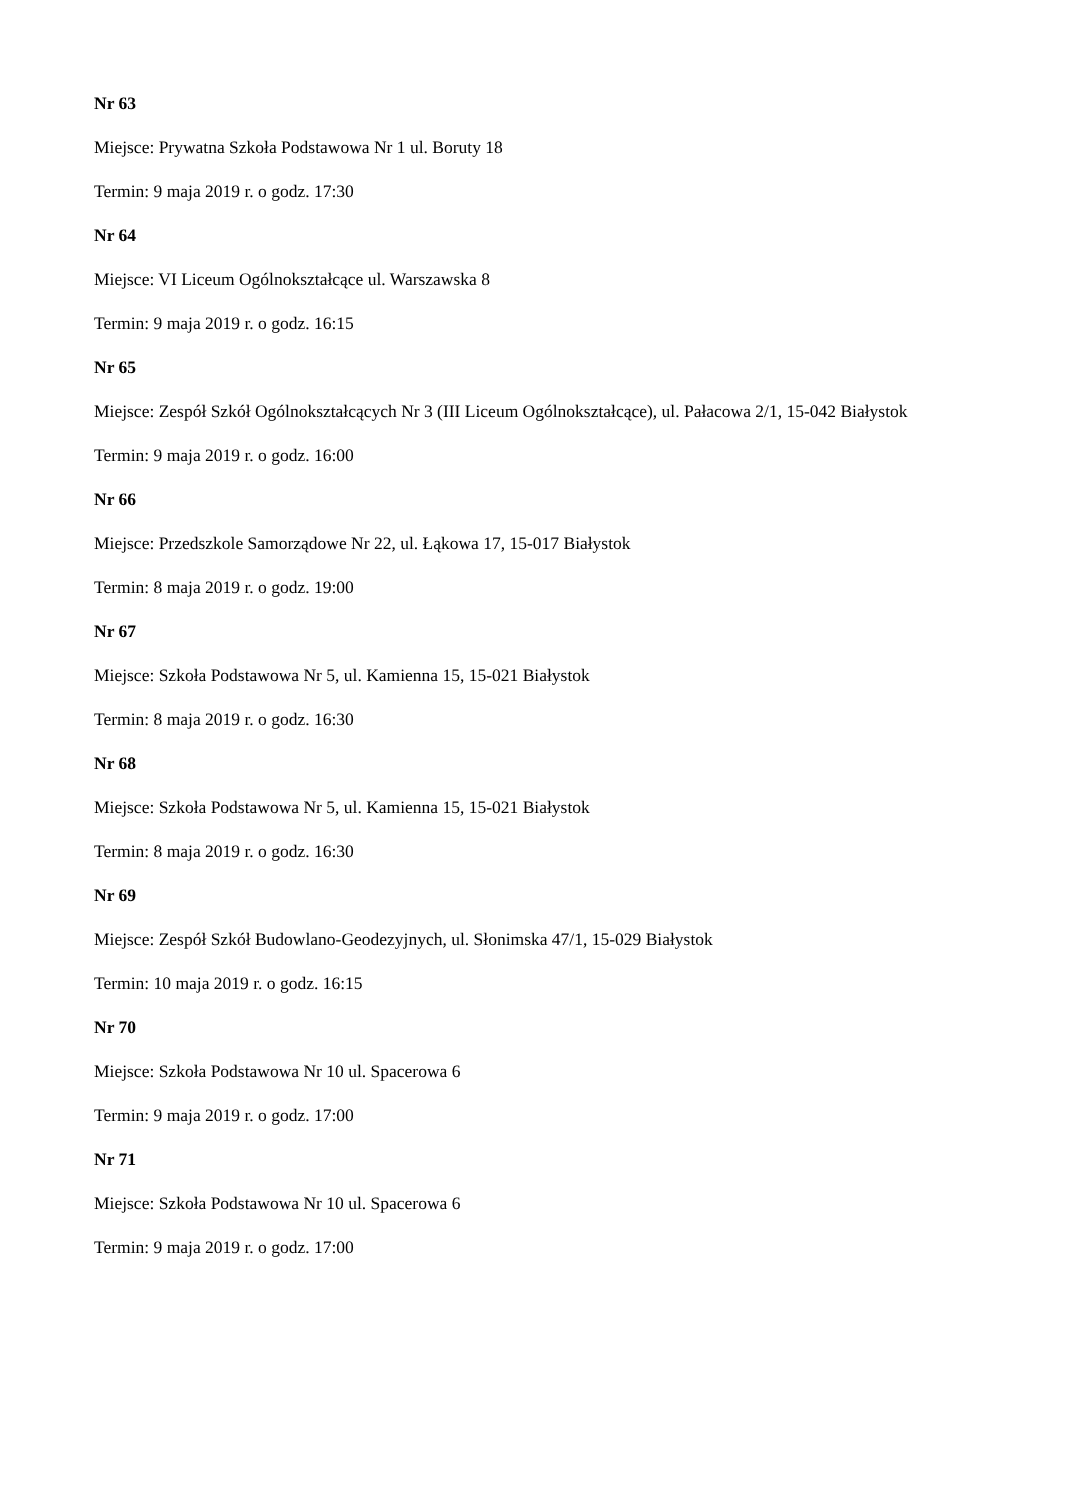Nr 63
Miejsce: Prywatna Szkoła Podstawowa Nr 1 ul. Boruty 18
Termin: 9 maja 2019 r. o godz. 17:30
Nr 64
Miejsce: VI Liceum Ogólnokształcące ul. Warszawska 8
Termin: 9 maja 2019 r. o godz. 16:15
Nr 65
Miejsce: Zespół Szkół Ogólnokształcących Nr 3 (III Liceum Ogólnokształcące), ul. Pałacowa 2/1, 15-042 Białystok
Termin: 9 maja 2019 r. o godz. 16:00
Nr 66
Miejsce: Przedszkole Samorządowe Nr 22, ul. Łąkowa 17, 15-017 Białystok
Termin: 8 maja 2019 r. o godz. 19:00
Nr 67
Miejsce: Szkoła Podstawowa Nr 5, ul. Kamienna 15, 15-021 Białystok
Termin: 8 maja 2019 r. o godz. 16:30
Nr 68
Miejsce: Szkoła Podstawowa Nr 5, ul. Kamienna 15, 15-021 Białystok
Termin: 8 maja 2019 r. o godz. 16:30
Nr 69
Miejsce: Zespół Szkół Budowlano-Geodezyjnych, ul. Słonimska 47/1, 15-029 Białystok
Termin: 10 maja 2019 r. o godz. 16:15
Nr 70
Miejsce: Szkoła Podstawowa Nr 10 ul. Spacerowa 6
Termin: 9 maja 2019 r. o godz. 17:00
Nr 71
Miejsce: Szkoła Podstawowa Nr 10 ul. Spacerowa 6
Termin: 9 maja 2019 r. o godz. 17:00